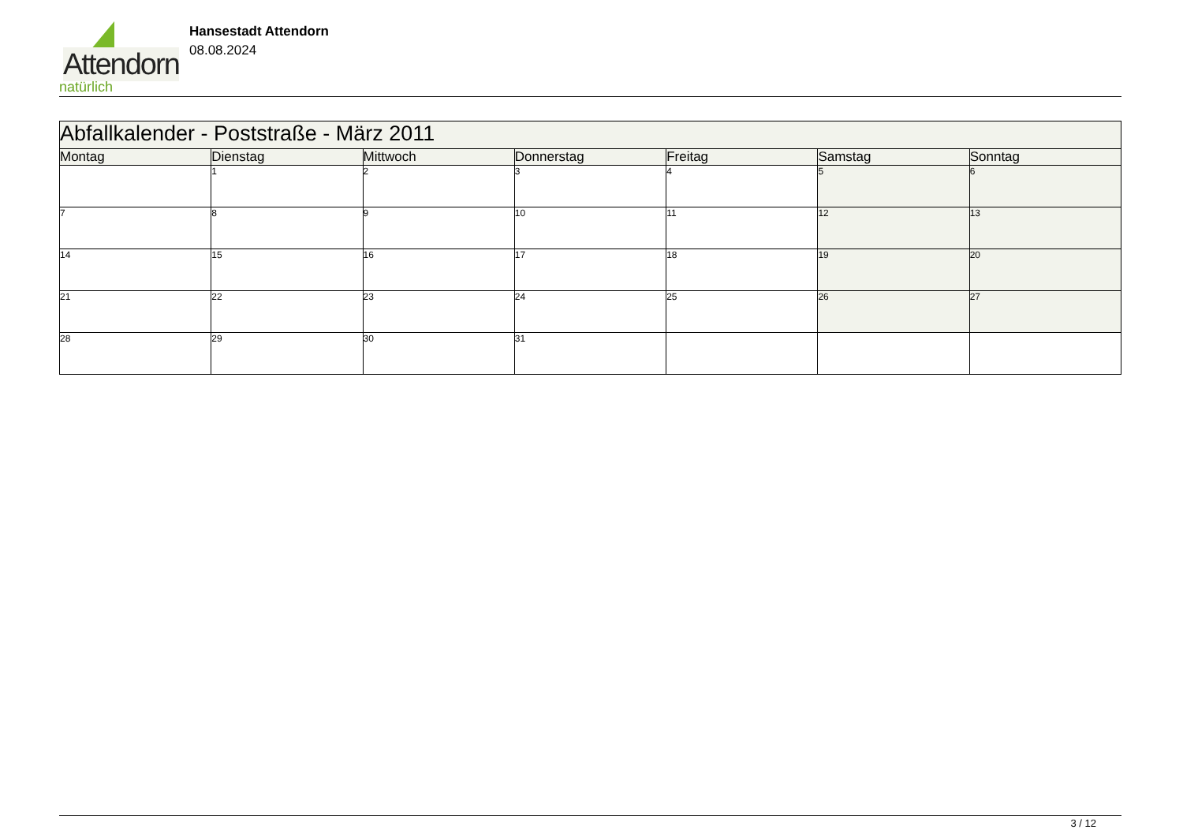Attendorn
natürlich
Hansestadt Attendorn
08.08.2024
| Abfallkalender - Poststraße - März 2011 | | | | | | |
| Montag | Dienstag | Mittwoch | Donnerstag | Freitag | Samstag | Sonntag |
| | 1 | 2 | 3 | 4 | 5 | 6 |
| 7 | 8 | 9 | 10 | 11 | 12 | 13 |
| 14 | 15 | 16 | 17 | 18 | 19 | 20 |
| 21 | 22 | 23 | 24 | 25 | 26 | 27 |
| 28 | 29 | 30 | 31 | | | |
3 / 12